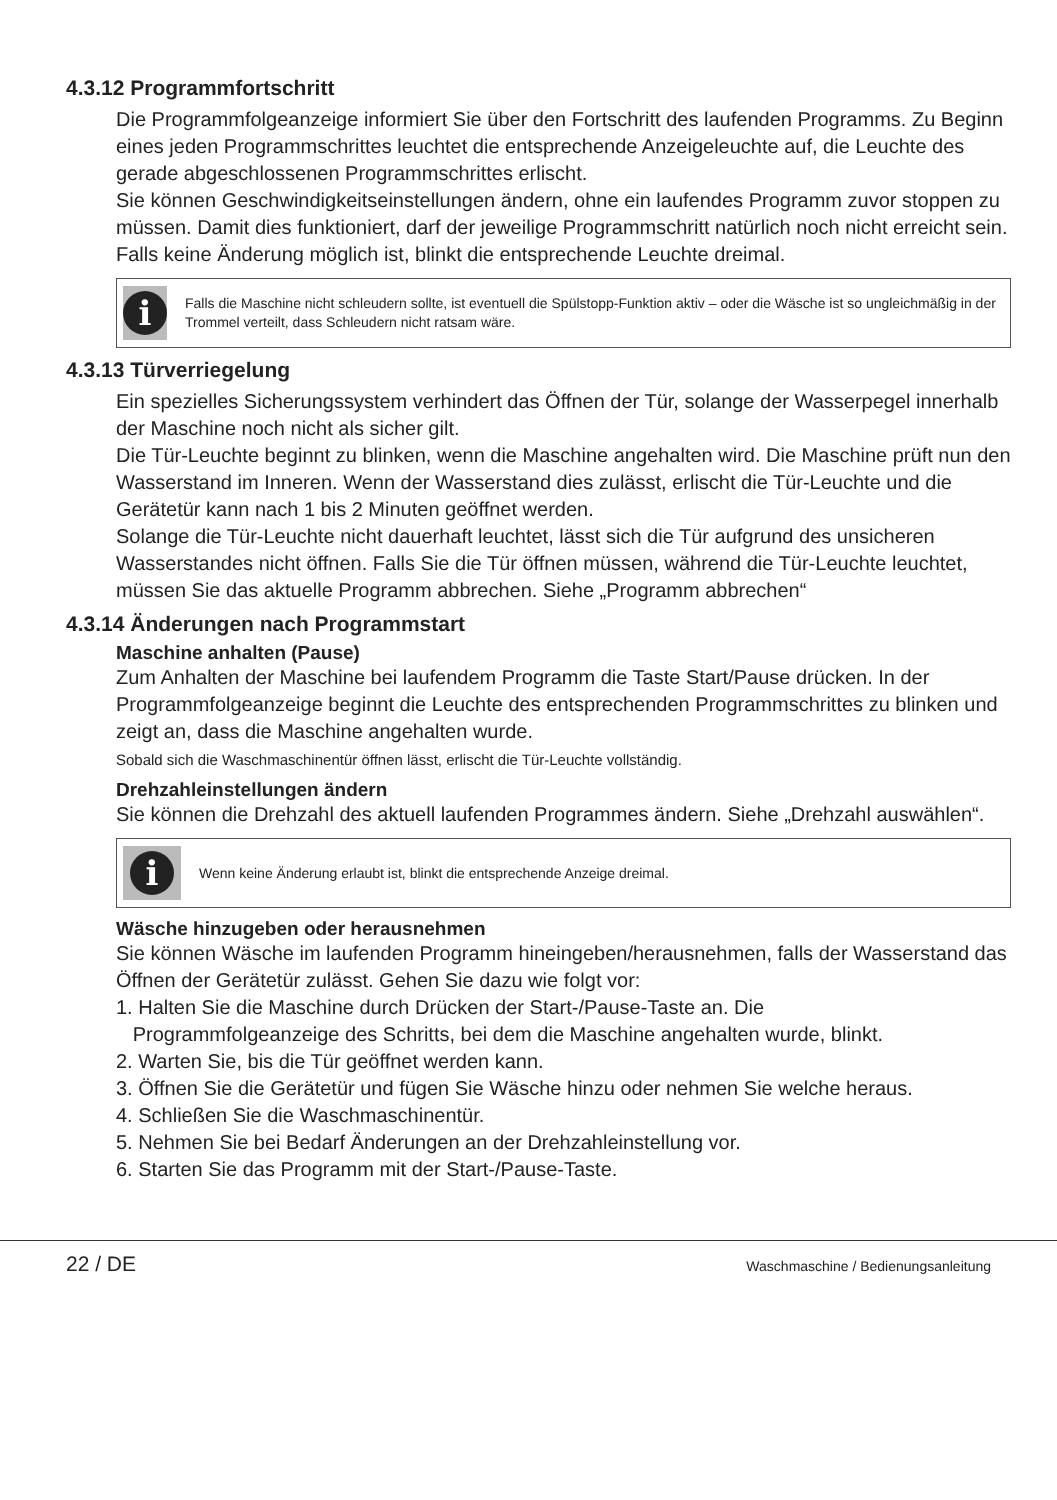4.3.12 Programmfortschritt
Die Programmfolgeanzeige informiert Sie über den Fortschritt des laufenden Programms. Zu Beginn eines jeden Programmschrittes leuchtet die entsprechende Anzeigeleuchte auf, die Leuchte des gerade abgeschlossenen Programmschrittes erlischt.
Sie können Geschwindigkeitseinstellungen ändern, ohne ein laufendes Programm zuvor stoppen zu müssen. Damit dies funktioniert, darf der jeweilige Programmschritt natürlich noch nicht erreicht sein. Falls keine Änderung möglich ist, blinkt die entsprechende Leuchte dreimal.
i
Falls die Maschine nicht schleudern sollte, ist eventuell die Spülstopp-Funktion aktiv – oder die Wäsche ist so ungleichmäßig in der Trommel verteilt, dass Schleudern nicht ratsam wäre.
4.3.13 Türverriegelung
Ein spezielles Sicherungssystem verhindert das Öffnen der Tür, solange der Wasserpegel innerhalb der Maschine noch nicht als sicher gilt.
Die Tür-Leuchte beginnt zu blinken, wenn die Maschine angehalten wird. Die Maschine prüft nun den Wasserstand im Inneren. Wenn der Wasserstand dies zulässt, erlischt die Tür-Leuchte und die Gerätetür kann nach 1 bis 2 Minuten geöffnet werden.
Solange die Tür-Leuchte nicht dauerhaft leuchtet, lässt sich die Tür aufgrund des unsicheren Wasserstandes nicht öffnen. Falls Sie die Tür öffnen müssen, während die Tür-Leuchte leuchtet, müssen Sie das aktuelle Programm abbrechen. Siehe „Programm abbrechen“
4.3.14 Änderungen nach Programmstart
Maschine anhalten (Pause)
Zum Anhalten der Maschine bei laufendem Programm die Taste Start/Pause drücken. In der Programmfolgeanzeige beginnt die Leuchte des entsprechenden Programmschrittes zu blinken und zeigt an, dass die Maschine angehalten wurde.
Sobald sich die Waschmaschinentür öffnen lässt, erlischt die Tür-Leuchte vollständig.
Drehzahleinstellungen ändern
Sie können die Drehzahl des aktuell laufenden Programmes ändern. Siehe „Drehzahl auswählen“.
i
Wenn keine Änderung erlaubt ist, blinkt die entsprechende Anzeige dreimal.
Wäsche hinzugeben oder herausnehmen
Sie können Wäsche im laufenden Programm hineingeben/herausnehmen, falls der Wasserstand das Öffnen der Gerätetür zulässt. Gehen Sie dazu wie folgt vor:
1. Halten Sie die Maschine durch Drücken der Start-/Pause-Taste an. Die
Programmfolgeanzeige des Schritts, bei dem die Maschine angehalten wurde, blinkt.
2. Warten Sie, bis die Tür geöffnet werden kann.
3. Öffnen Sie die Gerätetür und fügen Sie Wäsche hinzu oder nehmen Sie welche heraus.
4. Schließen Sie die Waschmaschinentür.
5. Nehmen Sie bei Bedarf Änderungen an der Drehzahleinstellung vor.
6. Starten Sie das Programm mit der Start-/Pause-Taste.
22 / DE
Waschmaschine / Bedienungsanleitung